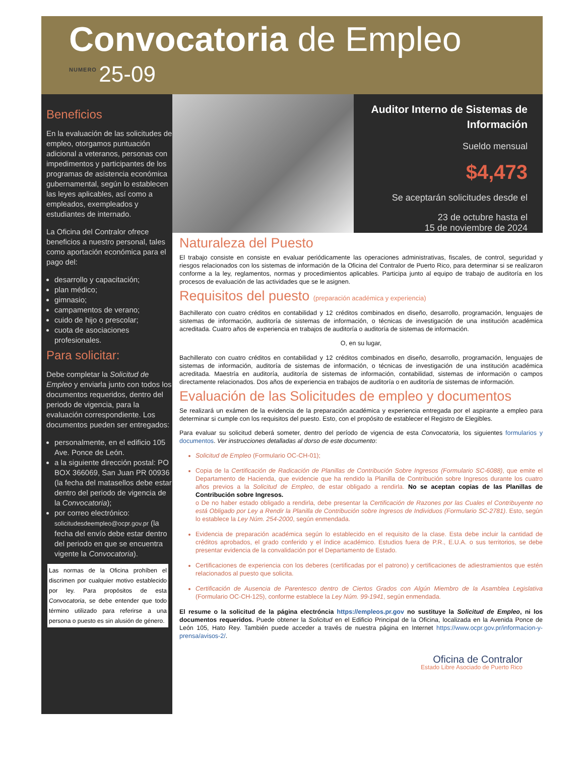Convocatoria de Empleo
NUMERO 25-09
Beneficios
En la evaluación de las solicitudes de empleo, otorgamos puntuación adicional a veteranos, personas con impedimentos y participantes de los programas de asistencia económica gubernamental, según lo establecen las leyes aplicables, así como a empleados, exempleados y estudiantes de internado.
La Oficina del Contralor ofrece beneficios a nuestro personal, tales como aportación económica para el pago del:
desarrollo y capacitación;
plan médico;
gimnasio;
campamentos de verano;
cuido de hijo o prescolar;
cuota de asociaciones profesionales.
Para solicitar:
Debe completar la Solicitud de Empleo y enviarla junto con todos los documentos requeridos, dentro del periodo de vigencia, para la evaluación correspondiente. Los documentos pueden ser entregados:
personalmente, en el edificio 105 Ave. Ponce de León.
a la siguiente dirección postal: PO BOX 366069, San Juan PR 00936 (la fecha del matasellos debe estar dentro del periodo de vigencia de la Convocatoria);
por correo electrónico: solicitudesdeempleo@ocpr.gov.pr (la fecha del envío debe estar dentro del periodo en que se encuentra vigente la Convocatoria).
Las normas de la Oficina prohíben el discrimen por cualquier motivo establecido por ley. Para propósitos de esta Convocatoria, se debe entender que todo término utilizado para referirse a una persona o puesto es sin alusión de género.
Auditor Interno de Sistemas de Información
Sueldo mensual
$4,473
Se aceptarán solicitudes desde el
23 de octubre hasta el
15 de noviembre de 2024
Naturaleza del Puesto
El trabajo consiste en consiste en evaluar periódicamente las operaciones administrativas, fiscales, de control, seguridad y riesgos relacionados con los sistemas de información de la Oficina del Contralor de Puerto Rico, para determinar si se realizaron conforme a la ley, reglamentos, normas y procedimientos aplicables. Participa junto al equipo de trabajo de auditoría en los procesos de evaluación de las actividades que se le asignen.
Requisitos del puesto (preparación académica y experiencia)
Bachillerato con cuatro créditos en contabilidad y 12 créditos combinados en diseño, desarrollo, programación, lenguajes de sistemas de información, auditoría de sistemas de información, o técnicas de investigación de una institución académica acreditada. Cuatro años de experiencia en trabajos de auditoría o auditoría de sistemas de información.
O, en su lugar,
Bachillerato con cuatro créditos en contabilidad y 12 créditos combinados en diseño, desarrollo, programación, lenguajes de sistemas de información, auditoría de sistemas de información, o técnicas de investigación de una institución académica acreditada. Maestría en auditoría, auditoría de sistemas de información, contabilidad, sistemas de información o campos directamente relacionados. Dos años de experiencia en trabajos de auditoría o en auditoría de sistemas de información.
Evaluación de las Solicitudes de empleo y documentos
Se realizará un exámen de la evidencia de la preparación académica y experiencia entregada por el aspirante a empleo para determinar si cumple con los requisitos del puesto. Esto, con el propósito de establecer el Registro de Elegibles.
Para evaluar su solicitud deberá someter, dentro del período de vigencia de esta Convocatoria, los siguientes formularios y documentos. Ver instrucciones detalladas al dorso de este documento:
Solicitud de Empleo (Formulario OC-CH-01);
Copia de la Certificación de Radicación de Planillas de Contribución Sobre Ingresos (Formulario SC-6088), que emite el Departamento de Hacienda, que evidencie que ha rendido la Planilla de Contribución sobre Ingresos durante los cuatro años previos a la Solicitud de Empleo, de estar obligado a rendirla. No se aceptan copias de las Planillas de Contribución sobre Ingresos.
o De no haber estado obligado a rendirla, debe presentar la Certificación de Razones por las Cuales el Contribuyente no está Obligado por Ley a Rendir la Planilla de Contribución sobre Ingresos de Individuos (Formulario SC-2781). Esto, según lo establece la Ley Núm. 254-2000, según enmendada.
Evidencia de preparación académica según lo establecido en el requisito de la clase. Esta debe incluir la cantidad de créditos aprobados, el grado conferido y el índice académico. Estudios fuera de P.R., E.U.A. o sus territorios, se debe presentar evidencia de la convalidación por el Departamento de Estado.
Certificaciones de experiencia con los deberes (certificadas por el patrono) y certificaciones de adiestramientos que estén relacionados al puesto que solicita.
Certificación de Ausencia de Parentesco dentro de Ciertos Grados con Algún Miembro de la Asamblea Legislativa (Formulario OC-CH-125), conforme establece la Ley Núm. 99-1941, según enmendada.
El resume o la solicitud de la página electróncia https://empleos.pr.gov no sustituye la Solicitud de Empleo, ni los documentos requeridos. Puede obtener la Solicitud en el Edificio Principal de la Oficina, localizada en la Avenida Ponce de León 105, Hato Rey. También puede acceder a través de nuestra página en Internet https://www.ocpr.gov.pr/informacion-y-prensa/avisos-2/.
Oficina de Contralor
Estado Libre Asociado de Puerto Rico